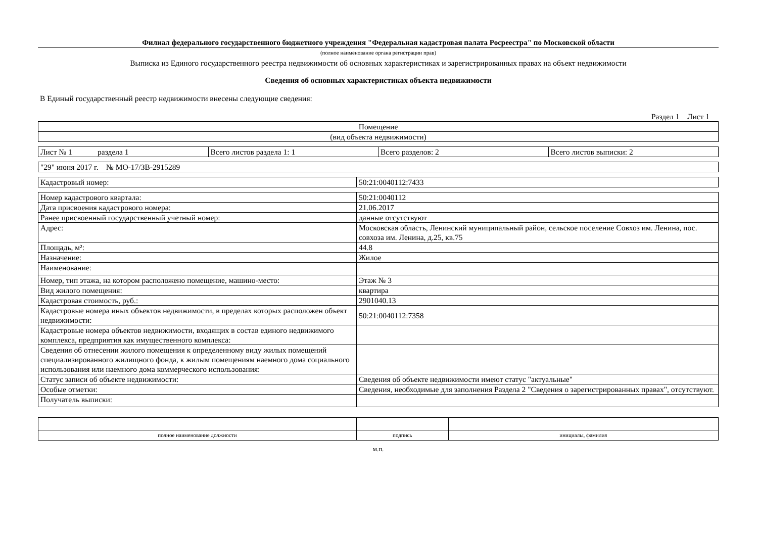Филиал федерального государственного бюджетного учреждения "Федеральная кадастровая палата Росреестра" по Московской области
(полное наименование органа регистрации прав)
Выписка из Единого государственного реестра недвижимости об основных характеристиках и зарегистрированных правах на объект недвижимости
Сведения об основных характеристиках объекта недвижимости
В Единый государственный реестр недвижимости внесены следующие сведения:
Раздел 1 Лист 1
| Помещение |
| (вид объекта недвижимости) |
| Лист № 1 раздела 1 | Всего листов раздела 1: 1 | Всего разделов: 2 | Всего листов выписки: 2 |
| "29" июня 2017 г. № МО-17/ЗВ-2915289 |
| Кадастровый номер: | 50:21:0040112:7433 |
| Номер кадастрового квартала: | 50:21:0040112 |
| Дата присвоения кадастрового номера: | 21.06.2017 |
| Ранее присвоенный государственный учетный номер: | данные отсутствуют |
| Адрес: | Московская область, Ленинский муниципальный район, сельское поселение Совхоз им. Ленина, пос. совхоза им. Ленина, д.25, кв.75 |
| Площадь, м²: | 44.8 |
| Назначение: | Жилое |
| Наименование: | |
| Номер, тип этажа, на котором расположено помещение, машино-место: | Этаж № 3 |
| Вид жилого помещения: | квартира |
| Кадастровая стоимость, руб.: | 2901040.13 |
| Кадастровые номера иных объектов недвижимости, в пределах которых расположен объект недвижимости: | 50:21:0040112:7358 |
| Кадастровые номера объектов недвижимости, входящих в состав единого недвижимого комплекса, предприятия как имущественного комплекса: | |
| Сведения об отнесении жилого помещения к определенному виду жилых помещений специализированного жилищного фонда, к жилым помещениям наемного дома социального использования или наемного дома коммерческого использования: | |
| Статус записи об объекте недвижимости: | Сведения об объекте недвижимости имеют статус "актуальные" |
| Особые отметки: | Сведения, необходимые для заполнения Раздела 2 "Сведения о зарегистрированных правах", отсутствуют. |
| Получатель выписки: | |
| полное наименование должности | подпись | инициалы, фамилия |
м.п.